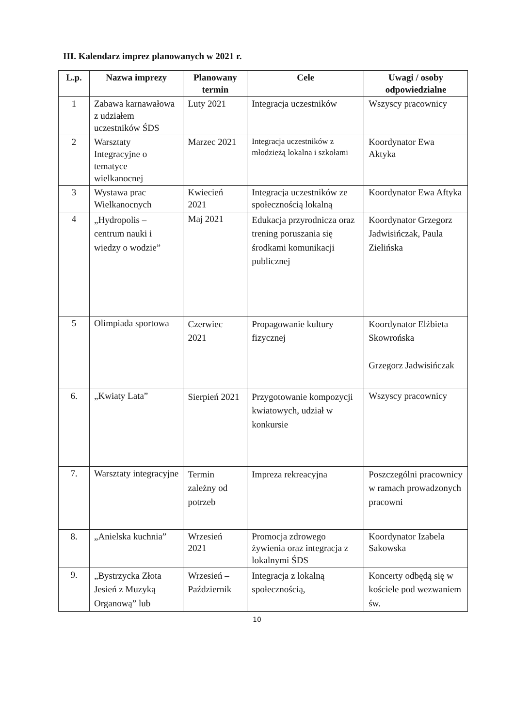III. Kalendarz imprez planowanych w 2021 r.
| L.p. | Nazwa imprezy | Planowany termin | Cele | Uwagi / osoby odpowiedzialne |
| --- | --- | --- | --- | --- |
| 1 | Zabawa karnawałowa z udziałem uczestników ŚDS | Luty 2021 | Integracja uczestników | Wszyscy pracownicy |
| 2 | Warsztaty Integracyjne o tematyce wielkanocnej | Marzec 2021 | Integracja uczestników z młodzieżą lokalna i szkołami | Koordynator Ewa Aktyka |
| 3 | Wystawa prac Wielkanocnych | Kwiecień 2021 | Integracja uczestników ze społecznością lokalną | Koordynator Ewa Aftyka |
| 4 | „Hydropolis – centrum nauki i wiedzy o wodzie” | Maj 2021 | Edukacja przyrodnicza oraz trening poruszania się środkami komunikacji publicznej | Koordynator Grzegorz Jadwisińczak, Paula Zielińska |
| 5 | Olimpiada sportowa | Czerwiec 2021 | Propagowanie kultury fizycznej | Koordynator Elżbieta Skowrońska Grzegorz Jadwisińczak |
| 6. | „Kwiaty Lata” | Sierpień 2021 | Przygotowanie kompozycji kwiatowych, udział w konkursie | Wszyscy pracownicy |
| 7. | Warsztaty integracyjne | Termin zależny od potrzeb | Impreza rekreacyjna | Poszczególni pracownicy w ramach prowadzonych pracowni |
| 8. | „Anielska kuchnia” | Wrzesień 2021 | Promocja zdrowego żywienia oraz integracja z lokalnymi ŚDS | Koordynator Izabela Sakowska |
| 9. | „Bystrzycka Złota Jesień z Muzyką Organową” lub | Wrzesień – Październik | Integracja z lokalną społecznością, | Koncerty odbędą się w kościele pod wezwaniem św. |
10